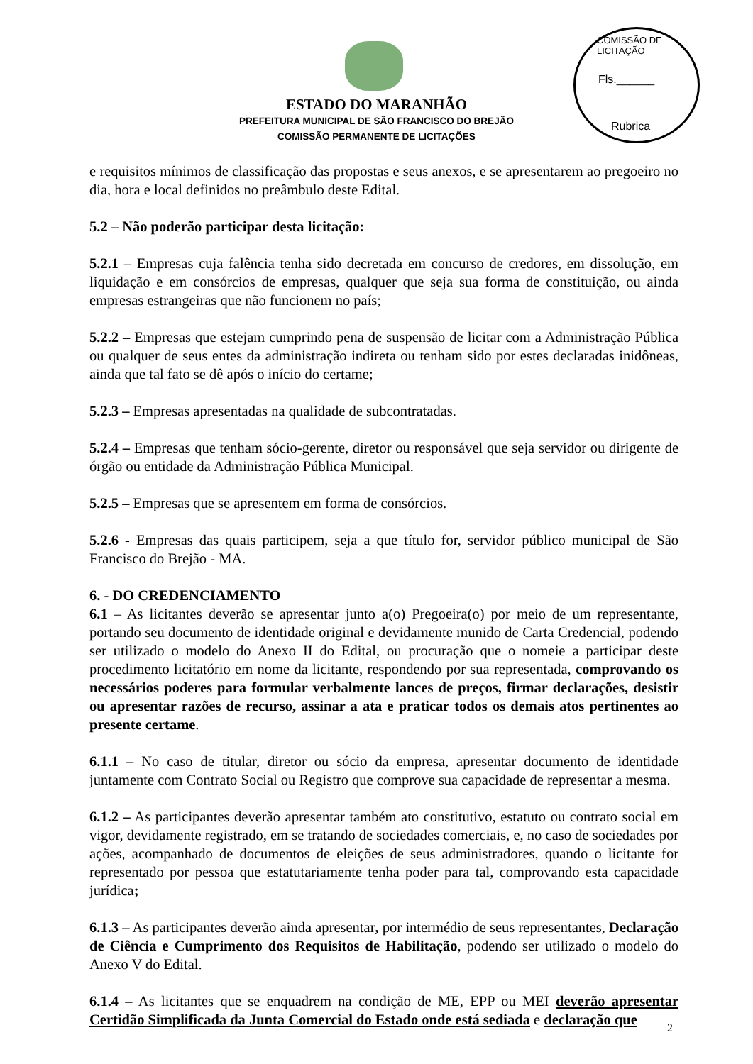COMISSÃO DE LICITAÇÃO
Fls.______
Rubrica
ESTADO DO MARANHÃO
PREFEITURA MUNICIPAL DE SÃO FRANCISCO DO BREJÃO
COMISSÃO PERMANENTE DE LICITAÇÕES
e requisitos mínimos de classificação das propostas e seus anexos, e se apresentarem ao pregoeiro no dia, hora e local definidos no preâmbulo deste Edital.
5.2 – Não poderão participar desta licitação:
5.2.1 – Empresas cuja falência tenha sido decretada em concurso de credores, em dissolução, em liquidação e em consórcios de empresas, qualquer que seja sua forma de constituição, ou ainda empresas estrangeiras que não funcionem no país;
5.2.2 – Empresas que estejam cumprindo pena de suspensão de licitar com a Administração Pública ou qualquer de seus entes da administração indireta ou tenham sido por estes declaradas inidôneas, ainda que tal fato se dê após o início do certame;
5.2.3 – Empresas apresentadas na qualidade de subcontratadas.
5.2.4 – Empresas que tenham sócio-gerente, diretor ou responsável que seja servidor ou dirigente de órgão ou entidade da Administração Pública Municipal.
5.2.5 – Empresas que se apresentem em forma de consórcios.
5.2.6 - Empresas das quais participem, seja a que título for, servidor público municipal de São Francisco do Brejão - MA.
6. - DO CREDENCIAMENTO
6.1 – As licitantes deverão se apresentar junto a(o) Pregoeira(o) por meio de um representante, portando seu documento de identidade original e devidamente munido de Carta Credencial, podendo ser utilizado o modelo do Anexo II do Edital, ou procuração que o nomeie a participar deste procedimento licitatório em nome da licitante, respondendo por sua representada, comprovando os necessários poderes para formular verbalmente lances de preços, firmar declarações, desistir ou apresentar razões de recurso, assinar a ata e praticar todos os demais atos pertinentes ao presente certame.
6.1.1 – No caso de titular, diretor ou sócio da empresa, apresentar documento de identidade juntamente com Contrato Social ou Registro que comprove sua capacidade de representar a mesma.
6.1.2 – As participantes deverão apresentar também ato constitutivo, estatuto ou contrato social em vigor, devidamente registrado, em se tratando de sociedades comerciais, e, no caso de sociedades por ações, acompanhado de documentos de eleições de seus administradores, quando o licitante for representado por pessoa que estatutariamente tenha poder para tal, comprovando esta capacidade jurídica;
6.1.3 – As participantes deverão ainda apresentar, por intermédio de seus representantes, Declaração de Ciência e Cumprimento dos Requisitos de Habilitação, podendo ser utilizado o modelo do Anexo V do Edital.
6.1.4 – As licitantes que se enquadrem na condição de ME, EPP ou MEI deverão apresentar Certidão Simplificada da Junta Comercial do Estado onde está sediada e declaração que
2